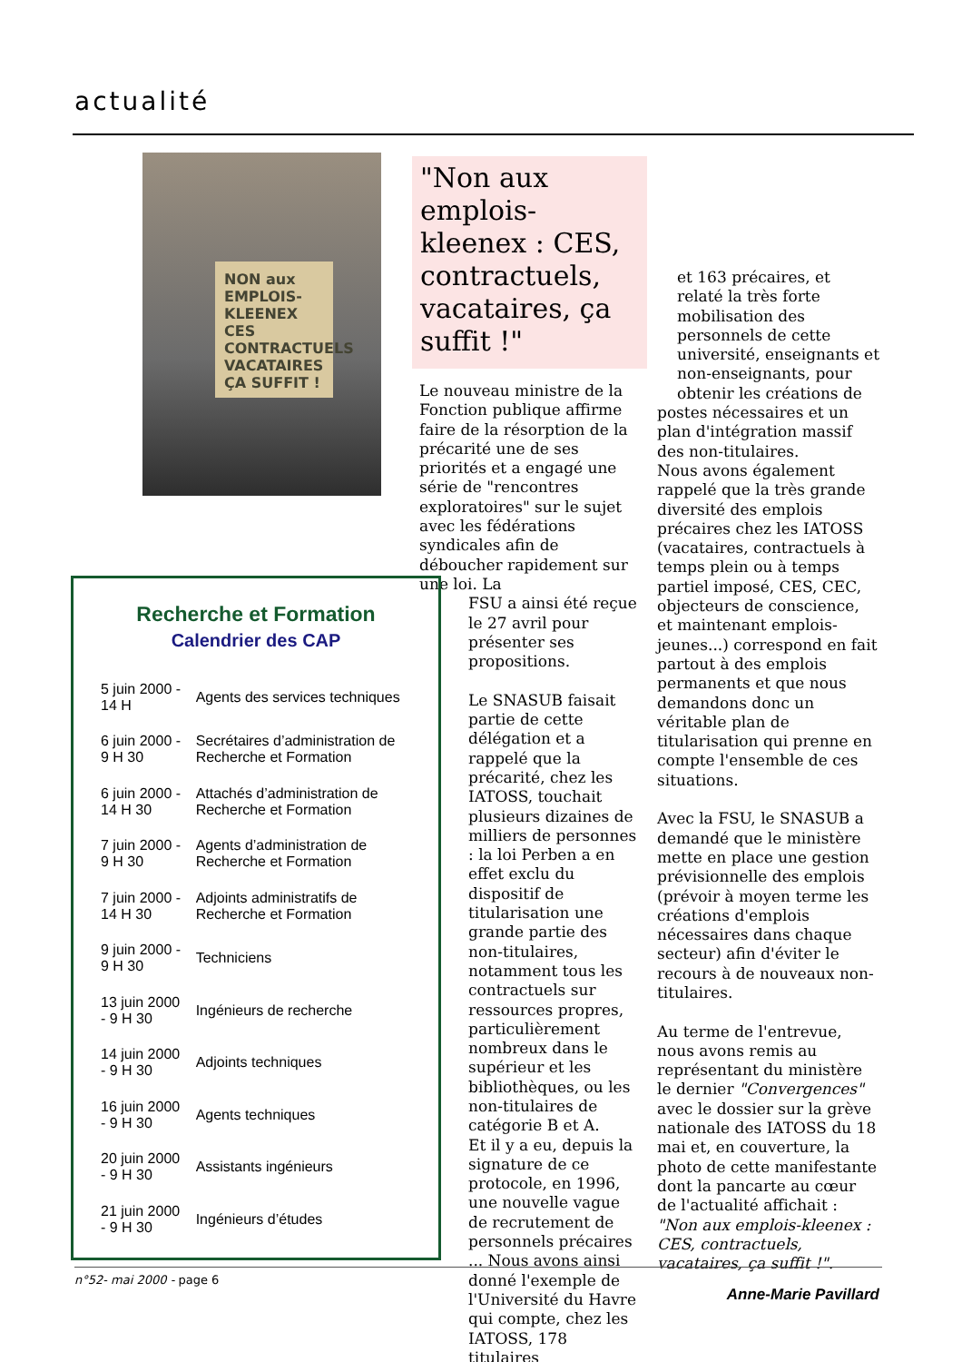actualité
NON aux EMPLOIS-KLEENEX CES CONTRACTUELS VACATAIRES ÇA SUFFIT !
"Non aux emplois-kleenex : CES, contractuels, vacataires, ça suffit !"
Le nouveau ministre de la Fonction publique affirme faire de la résorption de la précarité une de ses priorités et a engagé une série de "rencontres exploratoires" sur le sujet avec les fédérations syndicales afin de déboucher rapidement sur une loi. La
FSU a ainsi été reçue le 27 avril pour présenter ses propositions.
Le SNASUB faisait partie de cette délégation et a rappelé que la précarité, chez les IATOSS, touchait plusieurs dizaines de milliers de personnes : la loi Perben a en effet exclu du dispositif de titularisation une grande partie des non-titulaires, notamment tous les contractuels sur ressources propres, particulièrement nombreux dans le supérieur et les bibliothèques, ou les non-titulaires de catégorie B et A.
Et il y a eu, depuis la signature de ce protocole, en 1996, une nouvelle vague de recrutement de personnels précaires ... Nous avons ainsi donné l'exemple de l'Université du Havre qui compte, chez les IATOSS, 178 titulaires
et 163 précaires, et relaté la très forte mobilisation des personnels de cette université, enseignants et non-enseignants, pour obtenir les créations de
postes nécessaires et un plan d'intégration massif des non-titulaires.
Nous avons également rappelé que la très grande diversité des emplois précaires chez les IATOSS (vacataires, contractuels à temps plein ou à temps partiel imposé, CES, CEC, objecteurs de conscience, et maintenant emplois-jeunes...) correspond en fait partout à des emplois permanents et que nous demandons donc un véritable plan de titularisation qui prenne en compte l'ensemble de ces situations.
Avec la FSU, le SNASUB a demandé que le ministère mette en place une gestion prévisionnelle des emplois (prévoir à moyen terme les créations d'emplois nécessaires dans chaque secteur) afin d'éviter le recours à de nouveaux non-titulaires.
Au terme de l'entrevue, nous avons remis au représentant du ministère le dernier "Convergences" avec le dossier sur la grève nationale des IATOSS du 18 mai et, en couverture, la photo de cette manifestante dont la pancarte au cœur de l'actualité affichait : "Non aux emplois-kleenex : CES, contractuels, vacataires, ça suffit !".
Anne-Marie Pavillard
Recherche et Formation
Calendrier des CAP
| 5 juin 2000 - 14 H | Agents des services techniques |
| 6 juin 2000 - 9 H 30 | Secrétaires d’administration de Recherche et Formation |
| 6 juin 2000 - 14 H 30 | Attachés d’administration de Recherche et Formation |
| 7 juin 2000 - 9 H 30 | Agents d’administration de Recherche et Formation |
| 7 juin 2000 - 14 H 30 | Adjoints administratifs de Recherche et Formation |
| 9 juin 2000 - 9 H 30 | Techniciens |
| 13 juin 2000 - 9 H 30 | Ingénieurs de recherche |
| 14 juin 2000 - 9 H 30 | Adjoints techniques |
| 16 juin 2000 - 9 H 30 | Agents techniques |
| 20 juin 2000 - 9 H 30 | Assistants ingénieurs |
| 21 juin 2000 - 9 H 30 | Ingénieurs d’études |
n°52- mai 2000 - page 6